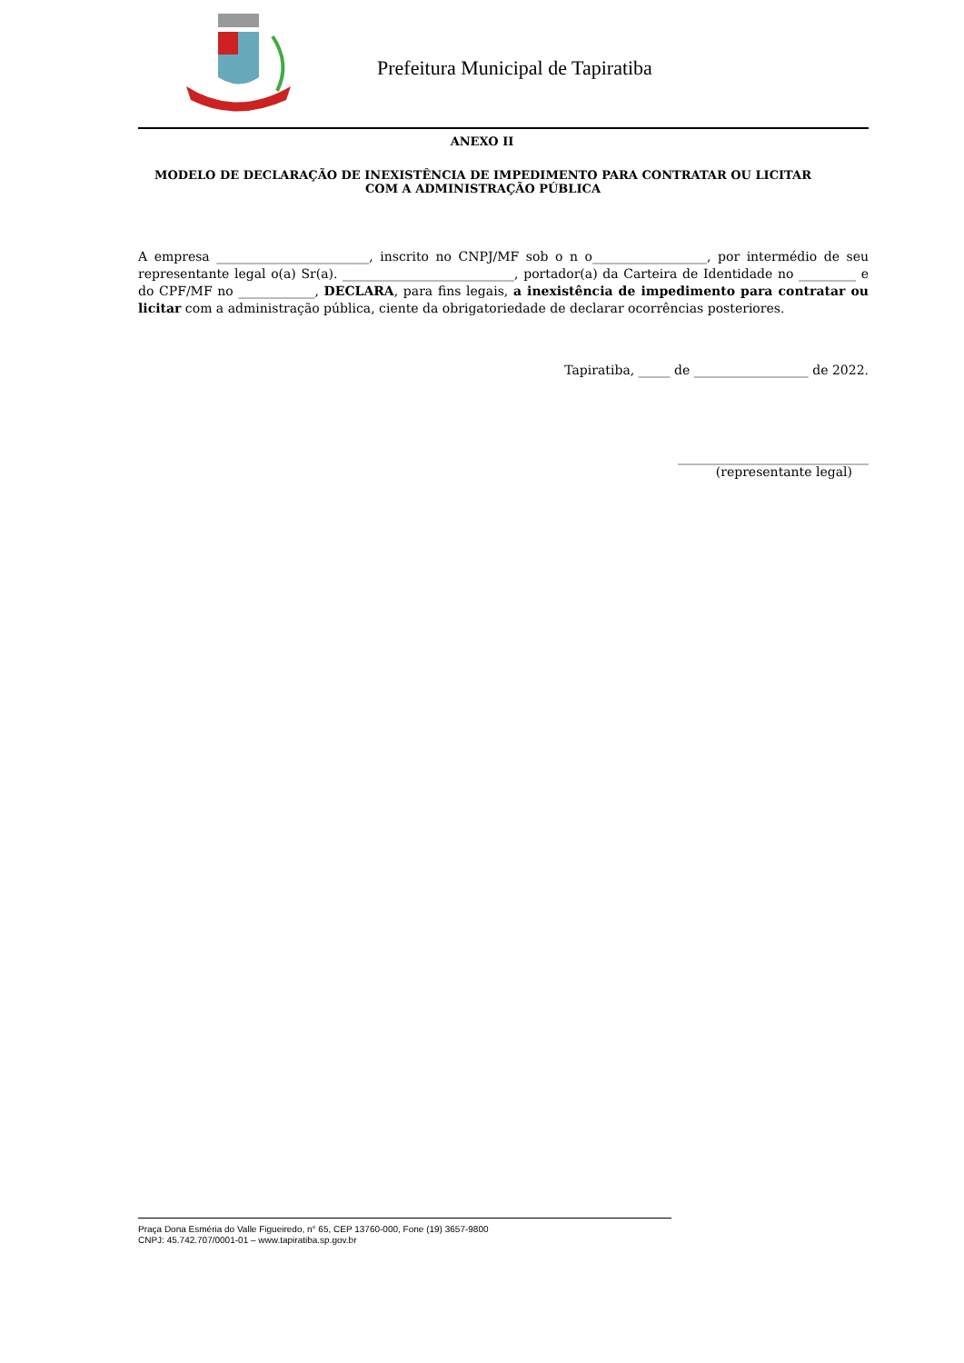Prefeitura Municipal de Tapiratiba
ANEXO II
MODELO DE DECLARAÇÃO DE INEXISTÊNCIA DE IMPEDIMENTO PARA CONTRATAR OU LICITAR COM A ADMINISTRAÇÃO PÚBLICA
A empresa ________________________, inscrito no CNPJ/MF sob o n o__________________, por intermédio de seu representante legal o(a) Sr(a). ___________________________, portador(a) da Carteira de Identidade no _________ e do CPF/MF no ____________, DECLARA, para fins legais, a inexistência de impedimento para contratar ou licitar com a administração pública, ciente da obrigatoriedade de declarar ocorrências posteriores.
Tapiratiba, _____ de __________________ de 2022.
______________________________
(representante legal)
Praça Dona Esméria do Valle Figueiredo, n° 65, CEP 13760-000, Fone (19) 3657-9800
CNPJ: 45.742.707/0001-01 – www.tapiratiba.sp.gov.br